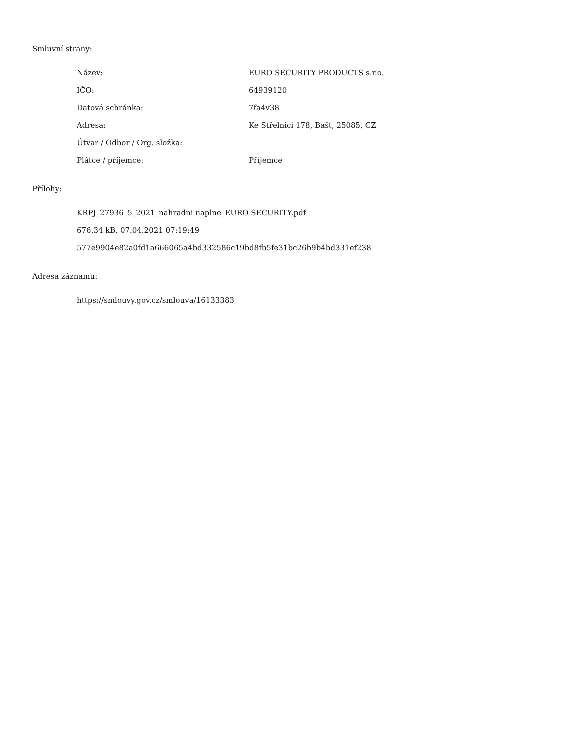Smluvní strany:
| Název: | EURO SECURITY PRODUCTS s.r.o. |
| IČO: | 64939120 |
| Datová schránka: | 7fa4v38 |
| Adresa: | Ke Střelnici 178, Bašť, 25085, CZ |
| Útvar / Odbor / Org. složka: | |
| Plátce / příjemce: | Příjemce |
Přílohy:
KRPJ_27936_5_2021_nahradni naplne_EURO SECURITY.pdf
676.34 kB, 07.04.2021 07:19:49
577e9904e82a0fd1a666065a4bd332586c19bd8fb5fe31bc26b9b4bd331ef238
Adresa záznamu:
https://smlouvy.gov.cz/smlouva/16133383